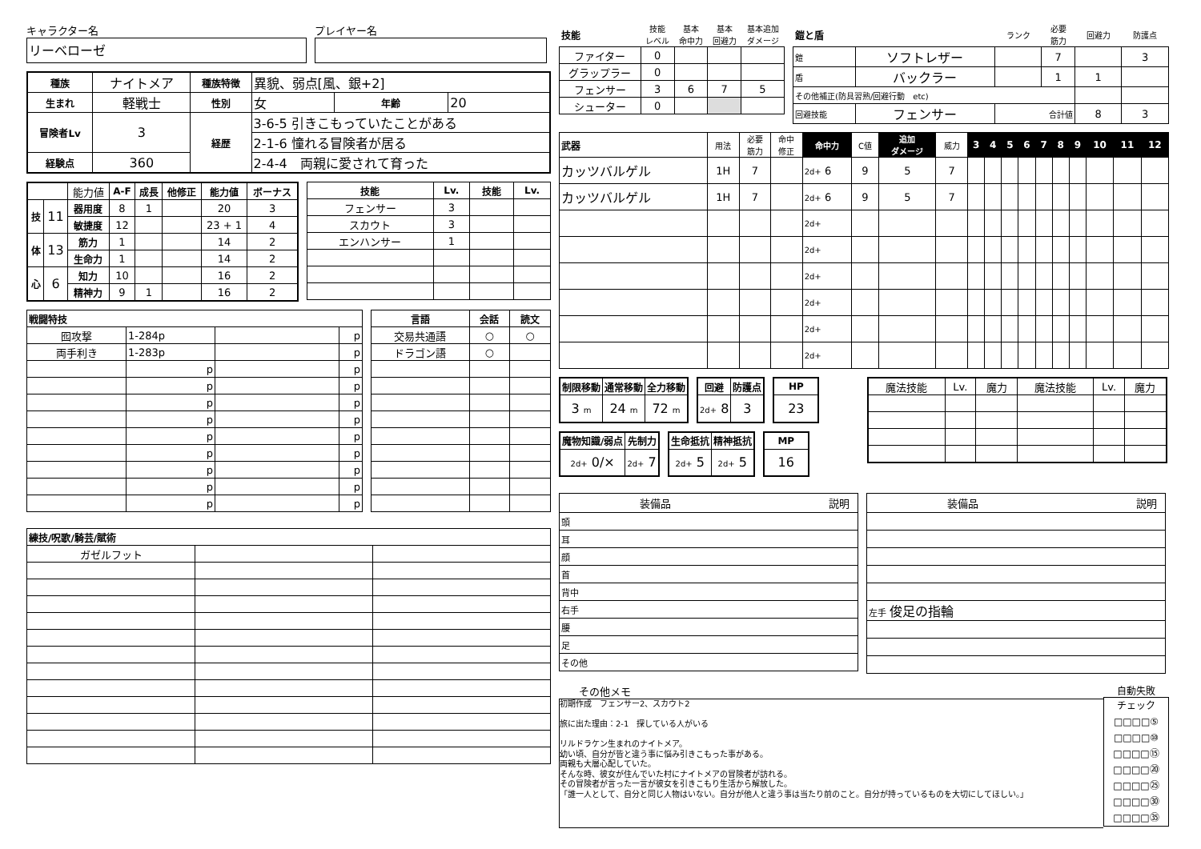キャラクター名
リーベローゼ
プレイヤー名
| 種族 | ナイトメア | 種族特徴 | 異貌、弱点[風、銀+2] | | |
| 生まれ | 軽戦士 | 性別 | 女 | 年齢 | 20 |
| 冒険者Lv | 3 | 経歴 | 3-6-5 引きこもっていたことがある | | |
| | | | 2-1-6 憧れる冒険者が居る | | |
| 経験点 | 360 | | 2-4-4 両親に愛されて育った | | |
| | | 能力値 | A-F | 成長 | 他修正 | 能力値 | ボーナス |
| 技 | 11 | 器用度 | 8 | 1 | | 20 | 3 |
| | | 敏捷度 | 12 | | | 23 + 1 | 4 |
| 体 | 13 | 筋力 | 1 | | | 14 | 2 |
| | | 生命力 | 1 | | | 14 | 2 |
| 心 | 6 | 知力 | 10 | | | 16 | 2 |
| | | 精神力 | 9 | 1 | | 16 | 2 |
| 技能 | Lv. | 技能 | Lv. |
| --- | --- | --- | --- |
| フェンサー | 3 | | |
| スカウト | 3 | | |
| エンハンサー | 1 | | |
| 戦闘特技 | | | |
| --- | --- | --- | --- |
| 囮攻撃 | 1-284p | | p |
| 両手利き | 1-283p | | p |
| | p | | p |
| | p | | p |
| | p | | p |
| | p | | p |
| | p | | p |
| | p | | p |
| | p | | p |
| | p | | p |
| | p | | p |
| 言語 | 会話 | 読文 |
| --- | --- | --- |
| 交易共通語 | ○ | ○ |
| ドラゴン語 | ○ | |
| 練技/呪歌/騎芸/賦術 | | |
| --- | --- | --- |
| ガゼルフット | | |
| 技能 | 技能 レベル | 基本 命中力 | 基本 回避力 | 基本追加 ダメージ |
| ファイター | 0 | | | |
| グラップラー | 0 | | | |
| フェンサー | 3 | 6 | 7 | 5 |
| シューター | 0 | | | |
| 鎧と盾 | | ランク | 必要 筋力 | 回避力 | 防護点 |
| 鎧 | ソフトレザー | | 7 | | 3 |
| 盾 | バックラー | | 1 | 1 | |
| その他補正(防具習熟/回避行動 etc) | | | | | |
| 回避技能 | フェンサー | 合計値 | | 8 | 3 |
| 武器 | 用法 | 必要 筋力 | 命中 修正 | 命中力 | C値 | 追加 ダメージ | 威力 | 3 | 4 | 5 | 6 | 7 | 8 | 9 | 10 | 11 | 12 |
| カッツバルゲル | 1H | 7 | | 2d+ 6 | 9 | 5 | 7 | | | | | | | | | | |
| カッツバルゲル | 1H | 7 | | 2d+ 6 | 9 | 5 | 7 | | | | | | | | | | |
| | | | | 2d+ | | | | | | | | | | | | | |
| | | | | 2d+ | | | | | | | | | | | | | |
| | | | | 2d+ | | | | | | | | | | | | | |
| | | | | 2d+ | | | | | | | | | | | | | |
| | | | | 2d+ | | | | | | | | | | | | | |
| | | | | 2d+ | | | | | | | | | | | | | |
| 制限移動 | 通常移動 | 全力移動 |
| --- | --- | --- |
| 3 m | 24 m | 72 m |
| 回避 | 防護点 |
| --- | --- |
| 2d+ 8 | 3 |
| HP |
| --- |
| 23 |
| 魔物知識/弱点 | 先制力 |
| --- | --- |
| 2d+ 0/× | 2d+ 7 |
| 生命抵抗 | 精神抵抗 |
| --- | --- |
| 2d+ 5 | 2d+ 5 |
| MP |
| --- |
| 16 |
| 魔法技能 | Lv. | 魔力 | 魔法技能 | Lv. | 魔力 |
装備品 説明
| 頭 | |
| 耳 | |
| 顔 | |
| 首 | |
| 背中 | |
| 右手 | |
| 腰 | |
| 足 | |
| その他 | |
装備品 説明
| 左手 俊足の指輪 | |
その他メモ
初期作成　フェンサー2、スカウト2
旅に出た理由：2-1　探している人がいる
リルドラケン生まれのナイトメア。
幼い頃、自分が皆と違う事に悩み引きこもった事がある。
両親も大層心配していた。
そんな時、彼女が住んでいた村にナイトメアの冒険者が訪れる。
その冒険者が言った一言が彼女を引きこもり生活から解放した。
「誰一人として、自分と同じ人物はいない。自分が他人と違う事は当たり前のこと。自分が持っているものを大切にしてほしい。」
自動失敗
チェック
□□□□⑤
□□□□⑩
□□□□⑮
□□□□⑳
□□□□㉕
□□□□㉚
□□□□㉟